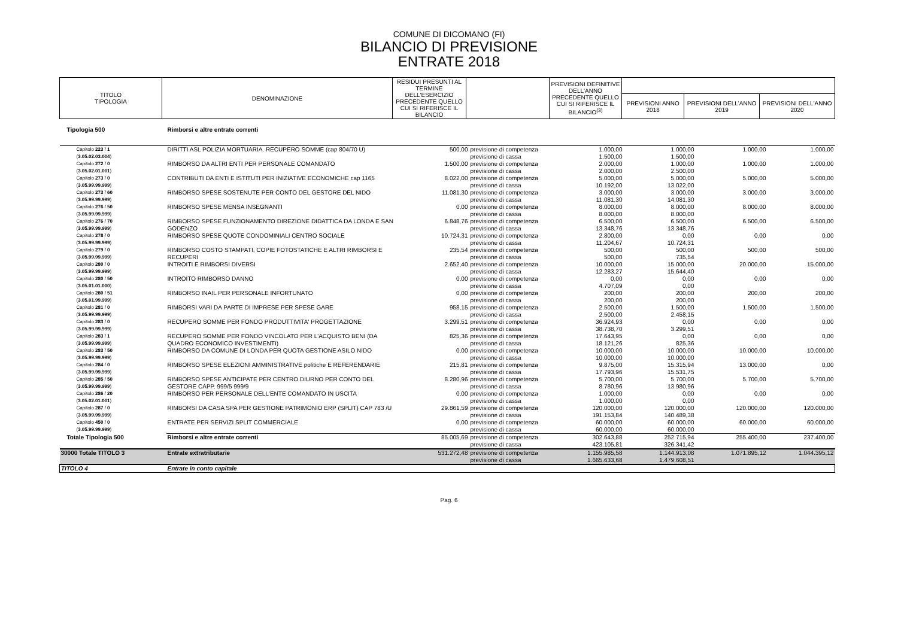COMUNE DI DICOMANO (FI)
BILANCIO DI PREVISIONE
ENTRATE 2018
| TITOLO TIPOLOGIA | DENOMINAZIONE | RESIDUI PRESUNTI AL TERMINE DELL'ESERCIZIO PRECEDENTE QUELLO CUI SI RIFERISCE IL BILANCIO | | PREVISIONI DEFINITIVE DELL'ANNO PRECEDENTE QUELLO CUI SI RIFERISCE IL BILANCIO<sup>(3)</sup> | | | |
| --- | --- | --- | --- | --- | --- | --- | --- |
| | | | | | PREVISIONI ANNO 2018 | PREVISIONI DELL'ANNO 2019 | PREVISIONI DELL'ANNO 2020 |
| Tipologia 500 | Rimborsi e altre entrate correnti | | | | | | |
| Capitolo 223 / 1 ( 3.05.02.03.004 ) | DIRITTI ASL POLIZIA MORTUARIA. RECUPERO SOMME (cap 804/70 U) | 500,00 | previsione di competenza previsione di cassa | 1.000,00 1.500,00 | 1.000,00 1.500,00 | 1.000,00 | 1.000,00 |
| Capitolo 272 / 0 ( 3.05.02.01.001 ) | RIMBORSO DA ALTRI ENTI PER PERSONALE COMANDATO | 1.500,00 | previsione di competenza previsione di cassa | 2.000,00 2.000,00 | 1.000,00 2.500,00 | 1.000,00 | 1.000,00 |
| Capitolo 273 / 0 ( 3.05.99.99.999 ) | CONTRIBUTI DA ENTI E ISTITUTI PER INIZIATIVE ECONOMICHE cap 1165 | 8.022,00 | previsione di competenza previsione di cassa | 5.000,00 10.192,00 | 5.000,00 13.022,00 | 5.000,00 | 5.000,00 |
| Capitolo 273 / 60 ( 3.05.99.99.999 ) | RIMBORSO SPESE SOSTENUTE PER CONTO DEL GESTORE DEL NIDO | 11.081,30 | previsione di competenza previsione di cassa | 3.000,00 11.081,30 | 3.000,00 14.081,30 | 3.000,00 | 3.000,00 |
| Capitolo 276 / 50 ( 3.05.99.99.999 ) | RIMBORSO SPESE MENSA INSEGNANTI | 0,00 | previsione di competenza previsione di cassa | 8.000,00 8.000,00 | 8.000,00 8.000,00 | 8.000,00 | 8.000,00 |
| Capitolo 276 / 70 ( 3.05.99.99.999 ) | RIMBORSO SPESE FUNZIONAMENTO DIREZIONE DIDATTICA DA LONDA E SAN GODENZO | 6.848,76 | previsione di competenza previsione di cassa | 6.500,00 13.348,76 | 6.500,00 13.348,76 | 6.500,00 | 6.500,00 |
| Capitolo 278 / 0 ( 3.05.99.99.999 ) | RIMBORSO SPESE QUOTE CONDOMINIALI CENTRO SOCIALE | 10.724,31 | previsione di competenza previsione di cassa | 2.800,00 11.204,67 | 0,00 10.724,31 | 0,00 | 0,00 |
| Capitolo 279 / 0 ( 3.05.99.99.999 ) | RIMBORSO COSTO STAMPATI, COPIE FOTOSTATICHE E ALTRI RIMBORSI E RECUPERI | 235,54 | previsione di competenza previsione di cassa | 500,00 500,00 | 500,00 735,54 | 500,00 | 500,00 |
| Capitolo 280 / 0 ( 3.05.99.99.999 ) | INTROITI E RIMBORSI DIVERSI | 2.652,40 | previsione di competenza previsione di cassa | 10.000,00 12.283,27 | 15.000,00 15.644,40 | 20.000,00 | 15.000,00 |
| Capitolo 280 / 50 ( 3.05.01.01.000 ) | INTROITO RIMBORSO DANNO | 0,00 | previsione di competenza previsione di cassa | 0,00 4.707,09 | 0,00 0,00 | 0,00 | 0,00 |
| Capitolo 280 / 51 ( 3.05.01.99.999 ) | RIMBORSO INAIL PER PERSONALE INFORTUNATO | 0,00 | previsione di competenza previsione di cassa | 200,00 200,00 | 200,00 200,00 | 200,00 | 200,00 |
| Capitolo 281 / 0 ( 3.05.99.99.999 ) | RIMBORSI VARI DA PARTE DI IMPRESE PER SPESE GARE | 958,15 | previsione di competenza previsione di cassa | 2.500,00 2.500,00 | 1.500,00 2.458,15 | 1.500,00 | 1.500,00 |
| Capitolo 283 / 0 ( 3.05.99.99.999 ) | RECUPERO SOMME PER FONDO PRODUTTIVITA' PROGETTAZIONE | 3.299,51 | previsione di competenza previsione di cassa | 36.924,93 38.738,70 | 0,00 3.299,51 | 0,00 | 0,00 |
| Capitolo 283 / 1 ( 3.05.99.99.999 ) | RECUPERO SOMME PER FONDO VINCOLATO PER L'ACQUISTO BENI (DA QUADRO ECONOMICO INVESTIMENTI) | 825,36 | previsione di competenza previsione di cassa | 17.643,95 18.121,26 | 0,00 825,36 | 0,00 | 0,00 |
| Capitolo 283 / 50 ( 3.05.99.99.999 ) | RIMBORSO DA COMUNE DI LONDA PER QUOTA GESTIONE ASILO NIDO | 0,00 | previsione di competenza previsione di cassa | 10.000,00 10.000,00 | 10.000,00 10.000,00 | 10.000,00 | 10.000,00 |
| Capitolo 284 / 0 ( 3.05.99.99.999 ) | RIMBORSO SPESE ELEZIONI AMMINISTRATIVE politiche E REFERENDARIE | 215,81 | previsione di competenza previsione di cassa | 9.875,00 17.793,96 | 15.315,94 15.531,75 | 13.000,00 | 0,00 |
| Capitolo 285 / 50 ( 3.05.99.99.999 ) | RIMBORSO SPESE ANTICIPATE PER CENTRO DIURNO PER CONTO DEL GESTORE CAPP. 999/5 999/9 | 8.280,96 | previsione di competenza previsione di cassa | 5.700,00 8.780,96 | 5.700,00 13.980,96 | 5.700,00 | 5.700,00 |
| Capitolo 286 / 20 ( 3.05.02.01.001 ) | RIMBORSO PER PERSONALE DELL'ENTE COMANDATO IN USCITA | 0,00 | previsione di competenza previsione di cassa | 1.000,00 1.000,00 | 0,00 0,00 | 0,00 | 0,00 |
| Capitolo 287 / 0 ( 3.05.99.99.999 ) | RIMBORSI DA CASA SPA PER GESTIONE PATRIMONIO ERP (SPLIT) CAP 783 /U | 29.861,59 | previsione di competenza previsione di cassa | 120.000,00 191.153,84 | 120.000,00 140.489,38 | 120.000,00 | 120.000,00 |
| Capitolo 450 / 0 ( 3.05.99.99.999 ) | ENTRATE PER SERVIZI SPLIT COMMERCIALE | 0,00 | previsione di competenza previsione di cassa | 60.000,00 60.000,00 | 60.000,00 60.000,00 | 60.000,00 | 60.000,00 |
| Totale Tipologia 500 | Rimborsi e altre entrate correnti | 85.005,69 | previsione di competenza previsione di cassa | 302.643,88 423.105,81 | 252.715,94 326.341,42 | 255.400,00 | 237.400,00 |
| 30000 Totale TITOLO 3 | Entrate extratributarie | 531.272,48 | previsione di competenza previsione di cassa | 1.155.985,58 1.665.633,68 | 1.144.913,08 1.479.608,51 | 1.071.895,12 | 1.044.395,12 |
| TITOLO 4 | Entrate in conto capitale | | | | | | |
Pag. 6